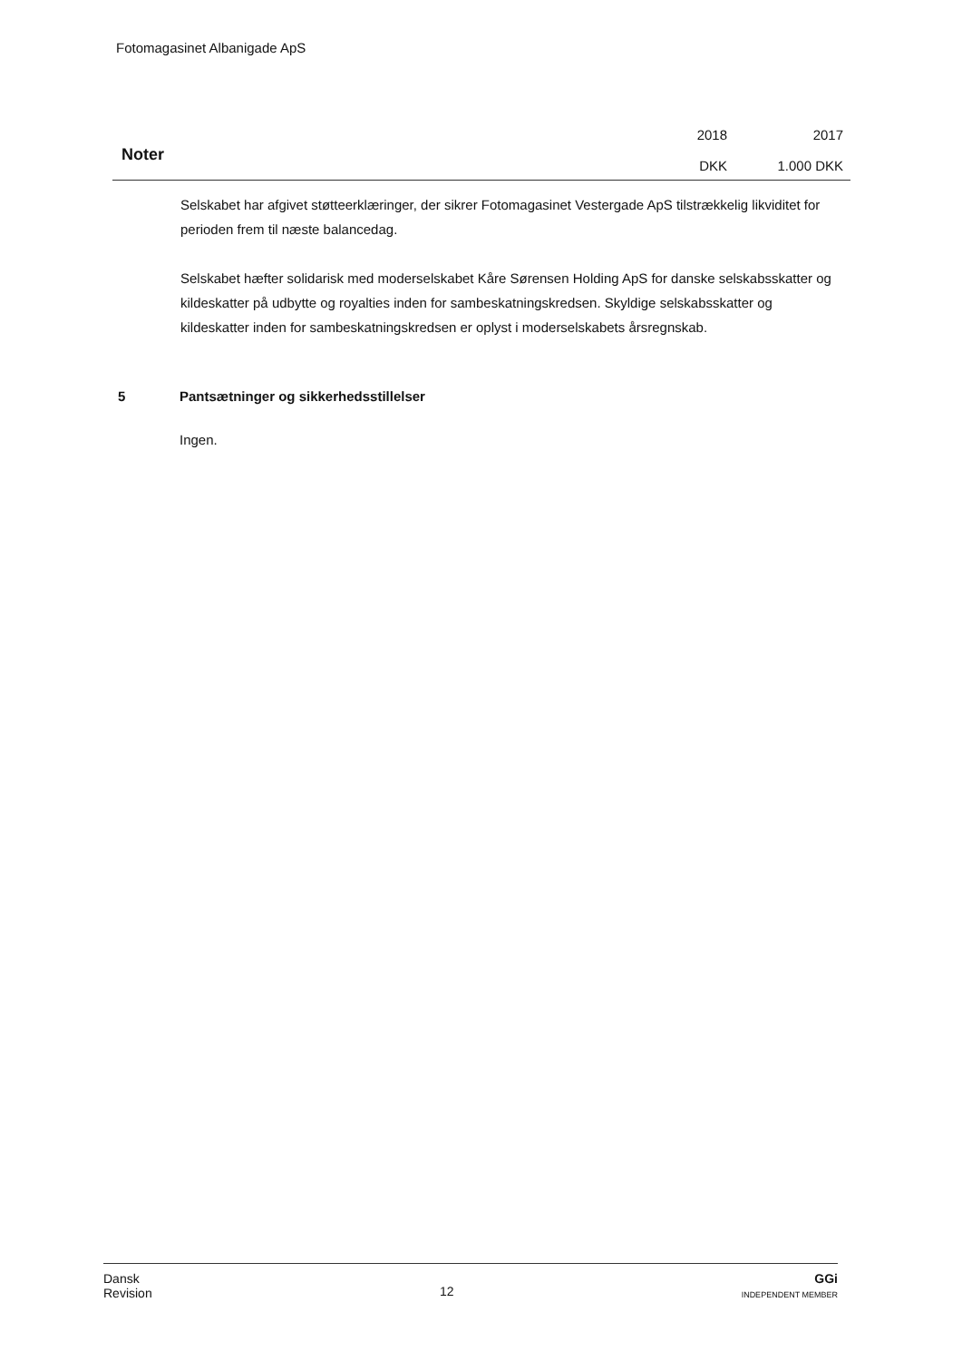Fotomagasinet Albanigade ApS
Noter
2018
DKK
2017
1.000 DKK
Selskabet har afgivet støtteerklæringer, der sikrer Fotomagasinet Vestergade ApS tilstrækkelig likviditet for perioden frem til næste balancedag.
Selskabet hæfter solidarisk med moderselskabet Kåre Sørensen Holding ApS for danske selskabsskatter og kildeskatter på udbytte og royalties inden for sambeskatningskredsen. Skyldige selskabsskatter og kildeskatter inden for sambeskatningskredsen er oplyst i moderselskabets årsregnskab.
5 Pantsætninger og sikkerhedsstillelser
Ingen.
Dansk
Revision
12
GGi
INDEPENDENT MEMBER